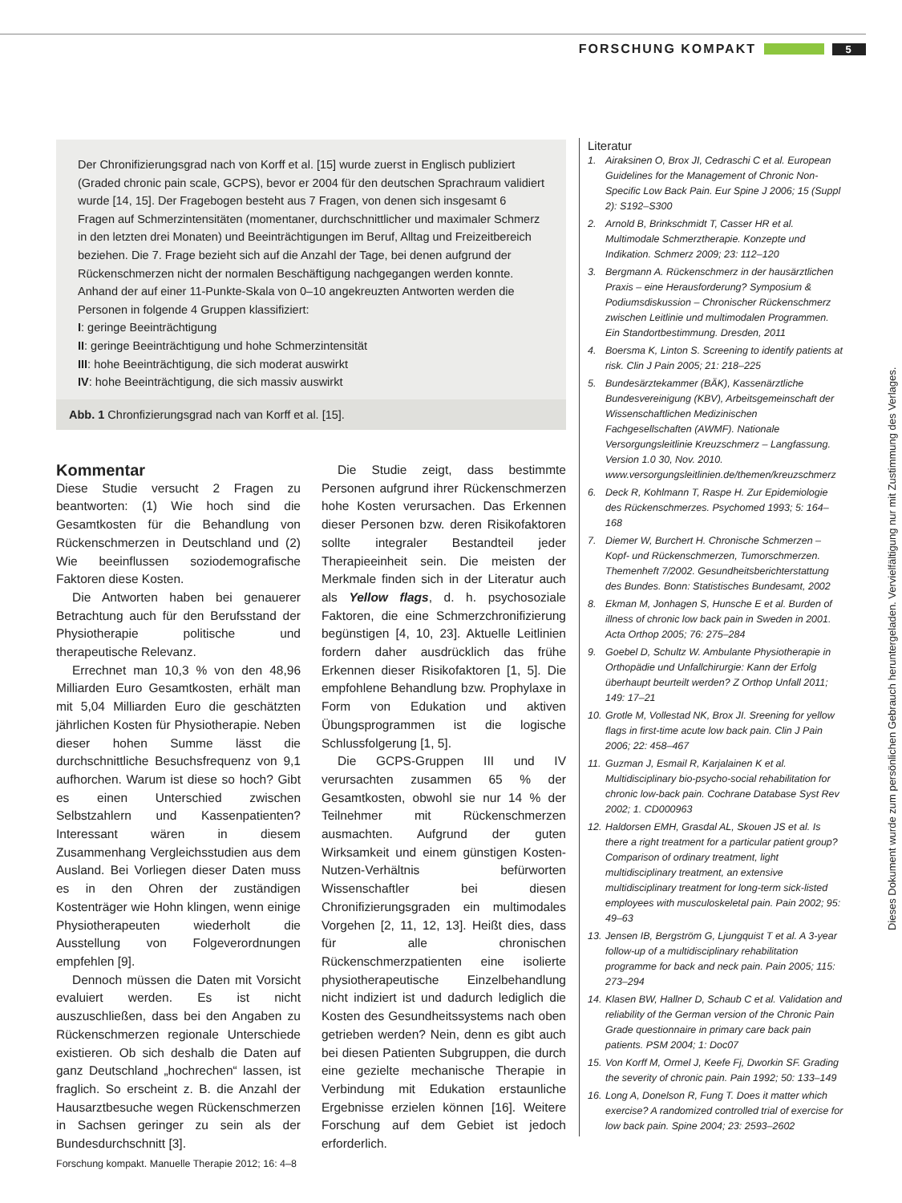FORSCHUNG KOMPAKT
5
Der Chronifizierungsgrad nach von Korff et al. [15] wurde zuerst in Englisch publiziert (Graded chronic pain scale, GCPS), bevor er 2004 für den deutschen Sprachraum validiert wurde [14, 15]. Der Fragebogen besteht aus 7 Fragen, von denen sich insgesamt 6 Fragen auf Schmerzintensitäten (momentaner, durchschnittlicher und maximaler Schmerz in den letzten drei Monaten) und Beeinträchtigungen im Beruf, Alltag und Freizeitbereich beziehen. Die 7. Frage bezieht sich auf die Anzahl der Tage, bei denen aufgrund der Rückenschmerzen nicht der normalen Beschäftigung nachgegangen werden konnte. Anhand der auf einer 11-Punkte-Skala von 0–10 angekreuzten Antworten werden die Personen in folgende 4 Gruppen klassifiziert:
I: geringe Beeinträchtigung
II: geringe Beeinträchtigung und hohe Schmerzintensität
III: hohe Beeinträchtigung, die sich moderat auswirkt
IV: hohe Beeinträchtigung, die sich massiv auswirkt
Abb. 1 Chronfizierungsgrad nach van Korff et al. [15].
Kommentar
Diese Studie versucht 2 Fragen zu beantworten: (1) Wie hoch sind die Gesamtkosten für die Behandlung von Rückenschmerzen in Deutschland und (2) Wie beeinflussen soziodemografische Faktoren diese Kosten.
Die Antworten haben bei genauerer Betrachtung auch für den Berufsstand der Physiotherapie politische und therapeutische Relevanz.
Errechnet man 10,3 % von den 48,96 Milliarden Euro Gesamtkosten, erhält man mit 5,04 Milliarden Euro die geschätzten jährlichen Kosten für Physiotherapie. Neben dieser hohen Summe lässt die durchschnittliche Besuchsfrequenz von 9,1 aufhorchen. Warum ist diese so hoch? Gibt es einen Unterschied zwischen Selbstzahlern und Kassenpatienten? Interessant wären in diesem Zusammenhang Vergleichsstudien aus dem Ausland. Bei Vorliegen dieser Daten muss es in den Ohren der zuständigen Kostenträger wie Hohn klingen, wenn einige Physiotherapeuten wiederholt die Ausstellung von Folgeverordnungen empfehlen [9].
Dennoch müssen die Daten mit Vorsicht evaluiert werden. Es ist nicht auszuschließen, dass bei den Angaben zu Rückenschmerzen regionale Unterschiede existieren. Ob sich deshalb die Daten auf ganz Deutschland „hochrechen“ lassen, ist fraglich. So erscheint z. B. die Anzahl der Hausarztbesuche wegen Rückenschmerzen in Sachsen geringer zu sein als der Bundesdurchschnitt [3].
Die Studie zeigt, dass bestimmte Personen aufgrund ihrer Rückenschmerzen hohe Kosten verursachen. Das Erkennen dieser Personen bzw. deren Risikofaktoren sollte integraler Bestandteil jeder Therapieeinheit sein. Die meisten der Merkmale finden sich in der Literatur auch als Yellow flags, d. h. psychosoziale Faktoren, die eine Schmerzchronifizierung begünstigen [4, 10, 23]. Aktuelle Leitlinien fordern daher ausdrücklich das frühe Erkennen dieser Risikofaktoren [1, 5]. Die empfohlene Behandlung bzw. Prophylaxe in Form von Edukation und aktiven Übungsprogrammen ist die logische Schlussfolgerung [1, 5].
Die GCPS-Gruppen III und IV verursachten zusammen 65 % der Gesamtkosten, obwohl sie nur 14 % der Teilnehmer mit Rückenschmerzen ausmachten. Aufgrund der guten Wirksamkeit und einem günstigen Kosten-Nutzen-Verhältnis befürworten Wissenschaftler bei diesen Chronifizierungsgraden ein multimodales Vorgehen [2, 11, 12, 13]. Heißt dies, dass für alle chronischen Rückenschmerzpatienten eine isolierte physiotherapeutische Einzelbehandlung nicht indiziert ist und dadurch lediglich die Kosten des Gesundheitssystems nach oben getrieben werden? Nein, denn es gibt auch bei diesen Patienten Subgruppen, die durch eine gezielte mechanische Therapie in Verbindung mit Edukation erstaunliche Ergebnisse erzielen können [16]. Weitere Forschung auf dem Gebiet ist jedoch erforderlich.
Literatur
1. Airaksinen O, Brox JI, Cedraschi C et al. European Guidelines for the Management of Chronic Non-Specific Low Back Pain. Eur Spine J 2006; 15 (Suppl 2): S192–S300
2. Arnold B, Brinkschmidt T, Casser HR et al. Multimodale Schmerztherapie. Konzepte und Indikation. Schmerz 2009; 23: 112–120
3. Bergmann A. Rückenschmerz in der hausärztlichen Praxis – eine Herausforderung? Symposium & Podiumsdiskussion – Chronischer Rückenschmerz zwischen Leitlinie und multimodalen Programmen. Ein Standortbestimmung. Dresden, 2011
4. Boersma K, Linton S. Screening to identify patients at risk. Clin J Pain 2005; 21: 218–225
5. Bundesärztekammer (BÄK), Kassenärztliche Bundesvereinigung (KBV), Arbeitsgemeinschaft der Wissenschaftlichen Medizinischen Fachgesellschaften (AWMF). Nationale Versorgungsleitlinie Kreuzschmerz – Langfassung. Version 1.0 30, Nov. 2010. www.versorgungsleitlinien.de/themen/kreuzschmerz
6. Deck R, Kohlmann T, Raspe H. Zur Epidemiologie des Rückenschmerzes. Psychomed 1993; 5: 164–168
7. Diemer W, Burchert H. Chronische Schmerzen – Kopf- und Rückenschmerzen, Tumorschmerzen. Themenheft 7/2002. Gesundheitsberichterstattung des Bundes. Bonn: Statistisches Bundesamt, 2002
8. Ekman M, Jonhagen S, Hunsche E et al. Burden of illness of chronic low back pain in Sweden in 2001. Acta Orthop 2005; 76: 275–284
9. Goebel D, Schultz W. Ambulante Physiotherapie in Orthopädie und Unfallchirurgie: Kann der Erfolg überhaupt beurteilt werden? Z Orthop Unfall 2011; 149: 17–21
10. Grotle M, Vollestad NK, Brox JI. Sreening for yellow flags in first-time acute low back pain. Clin J Pain 2006; 22: 458–467
11. Guzman J, Esmail R, Karjalainen K et al. Multidisciplinary bio-psycho-social rehabilitation for chronic low-back pain. Cochrane Database Syst Rev 2002; 1. CD000963
12. Haldorsen EMH, Grasdal AL, Skouen JS et al. Is there a right treatment for a particular patient group? Comparison of ordinary treatment, light multidisciplinary treatment, an extensive multidisciplinary treatment for long-term sick-listed employees with musculoskeletal pain. Pain 2002; 95: 49–63
13. Jensen IB, Bergström G, Ljungquist T et al. A 3-year follow-up of a multidisciplinary rehabilitation programme for back and neck pain. Pain 2005; 115: 273–294
14. Klasen BW, Hallner D, Schaub C et al. Validation and reliability of the German version of the Chronic Pain Grade questionnaire in primary care back pain patients. PSM 2004; 1: Doc07
15. Von Korff M, Ormel J, Keefe Fj, Dworkin SF. Grading the severity of chronic pain. Pain 1992; 50: 133–149
16. Long A, Donelson R, Fung T. Does it matter which exercise? A randomized controlled trial of exercise for low back pain. Spine 2004; 23: 2593–2602
Dieses Dokument wurde zum persönlichen Gebrauch heruntergeladen. Vervielfältigung nur mit Zustimmung des Verlages.
Forschung kompakt. Manuelle Therapie 2012; 16: 4–8